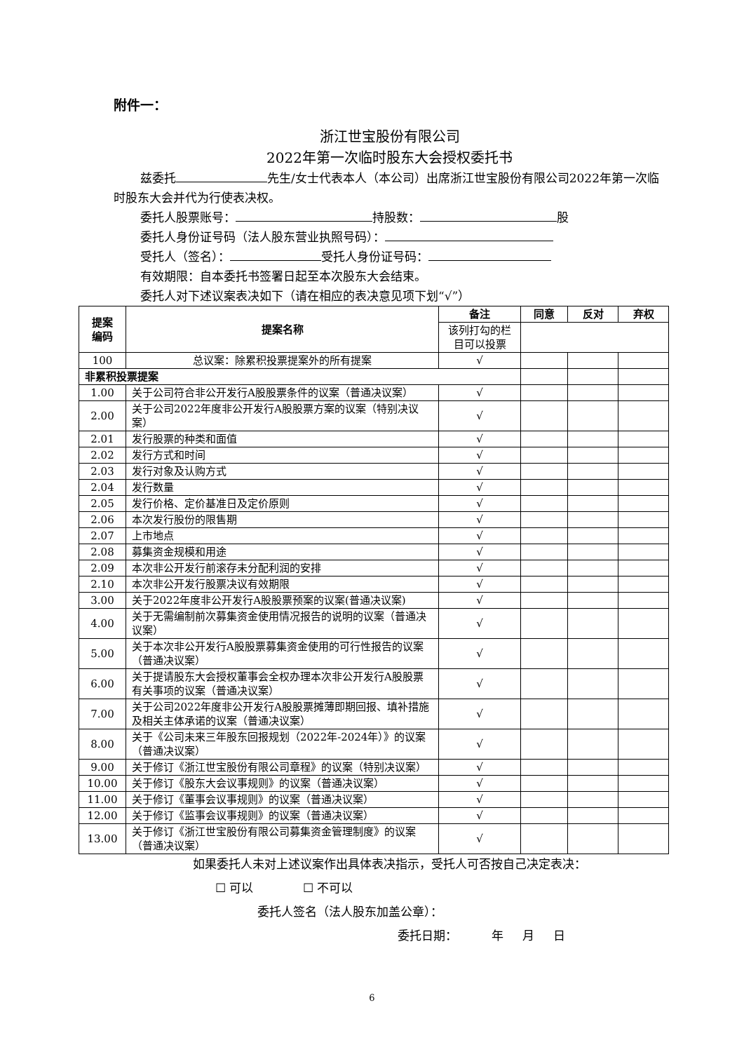附件一：
浙江世宝股份有限公司
2022年第一次临时股东大会授权委托书
兹委托 先生/女士代表本人（本公司）出席浙江世宝股份有限公司2022年第一次临时股东大会并代为行使表决权。
委托人股票账号： 持股数： 股
委托人身份证号码（法人股东营业执照号码）：
受托人（签名）： 受托人身份证号码：
有效期限：自本委托书签署日起至本次股东大会结束。
委托人对下述议案表决如下（请在相应的表决意见项下划“√”）
| 提案 编码 | 提案名称 | 备注 | 同意 | 反对 | 弃权 |
| --- | --- | --- | --- | --- | --- |
| | | 该列打勾的栏目可以投票 | | | |
| 100 | 总议案：除累积投票提案外的所有提案 | √ | | | |
| 非累积投票提案 | | | | | |
| 1.00 | 关于公司符合非公开发行A股股票条件的议案（普通决议案） | √ | | | |
| 2.00 | 关于公司2022年度非公开发行A股股票方案的议案（特别决议案） | √ | | | |
| 2.01 | 发行股票的种类和面值 | √ | | | |
| 2.02 | 发行方式和时间 | √ | | | |
| 2.03 | 发行对象及认购方式 | √ | | | |
| 2.04 | 发行数量 | √ | | | |
| 2.05 | 发行价格、定价基准日及定价原则 | √ | | | |
| 2.06 | 本次发行股份的限售期 | √ | | | |
| 2.07 | 上市地点 | √ | | | |
| 2.08 | 募集资金规模和用途 | √ | | | |
| 2.09 | 本次非公开发行前滚存未分配利润的安排 | √ | | | |
| 2.10 | 本次非公开发行股票决议有效期限 | √ | | | |
| 3.00 | 关于2022年度非公开发行A股股票预案的议案(普通决议案) | √ | | | |
| 4.00 | 关于无需编制前次募集资金使用情况报告的说明的议案（普通决议案） | √ | | | |
| 5.00 | 关于本次非公开发行A股股票募集资金使用的可行性报告的议案（普通决议案） | √ | | | |
| 6.00 | 关于提请股东大会授权董事会全权办理本次非公开发行A股股票有关事项的议案（普通决议案） | √ | | | |
| 7.00 | 关于公司2022年度非公开发行A股股票摊薄即期回报、填补措施及相关主体承诺的议案（普通决议案） | √ | | | |
| 8.00 | 关于《公司未来三年股东回报规划（2022年-2024年）》的议案（普通决议案） | √ | | | |
| 9.00 | 关于修订《浙江世宝股份有限公司章程》的议案（特别决议案） | √ | | | |
| 10.00 | 关于修订《股东大会议事规则》的议案（普通决议案） | √ | | | |
| 11.00 | 关于修订《董事会议事规则》的议案（普通决议案） | √ | | | |
| 12.00 | 关于修订《监事会议事规则》的议案（普通决议案） | √ | | | |
| 13.00 | 关于修订《浙江世宝股份有限公司募集资金管理制度》的议案（普通决议案） | √ | | | |
如果委托人未对上述议案作出具体表决指示，受托人可否按自己决定表决：
☐ 可以 ☐ 不可以
委托人签名（法人股东加盖公章）：
委托日期： 年 月 日
6